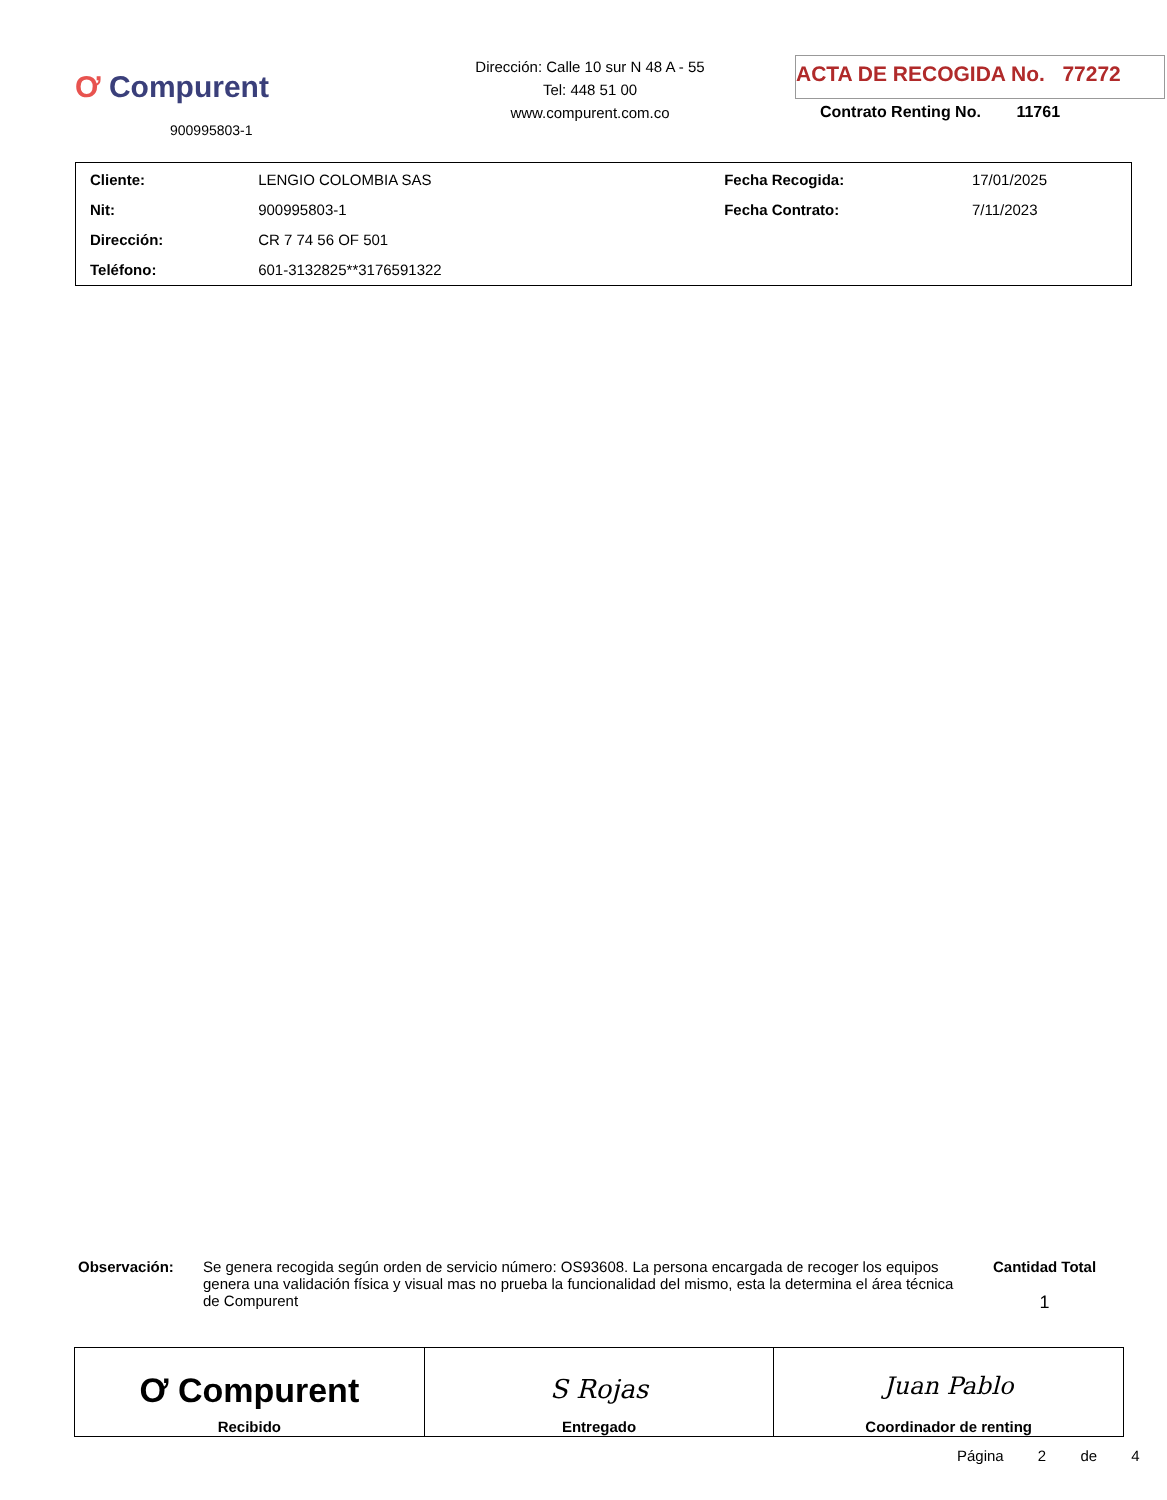Ơ Compurent
900995803-1
Dirección: Calle 10 sur N 48 A - 55
Tel: 448 51 00
www.compurent.com.co
ACTA DE RECOGIDA No. 77272
Contrato Renting No. 11761
| Cliente: | LENGIO COLOMBIA SAS | Fecha Recogida: | 17/01/2025 |
| Nit: | 900995803-1 | Fecha Contrato: | 7/11/2023 |
| Dirección: | CR 7 74 56 OF 501 | | |
| Teléfono: | 601-3132825**3176591322 | | |
Observación: Se genera recogida según orden de servicio número: OS93608. La persona encargada de recoger los equipos genera una validación física y visual mas no prueba la funcionalidad del mismo, esta la determina el área técnica de Compurent
Cantidad Total
1
| Ơ Compurent Recibido | S Rojas Entregado | Juan Pablo Coordinador de renting |
Página 2 de 4